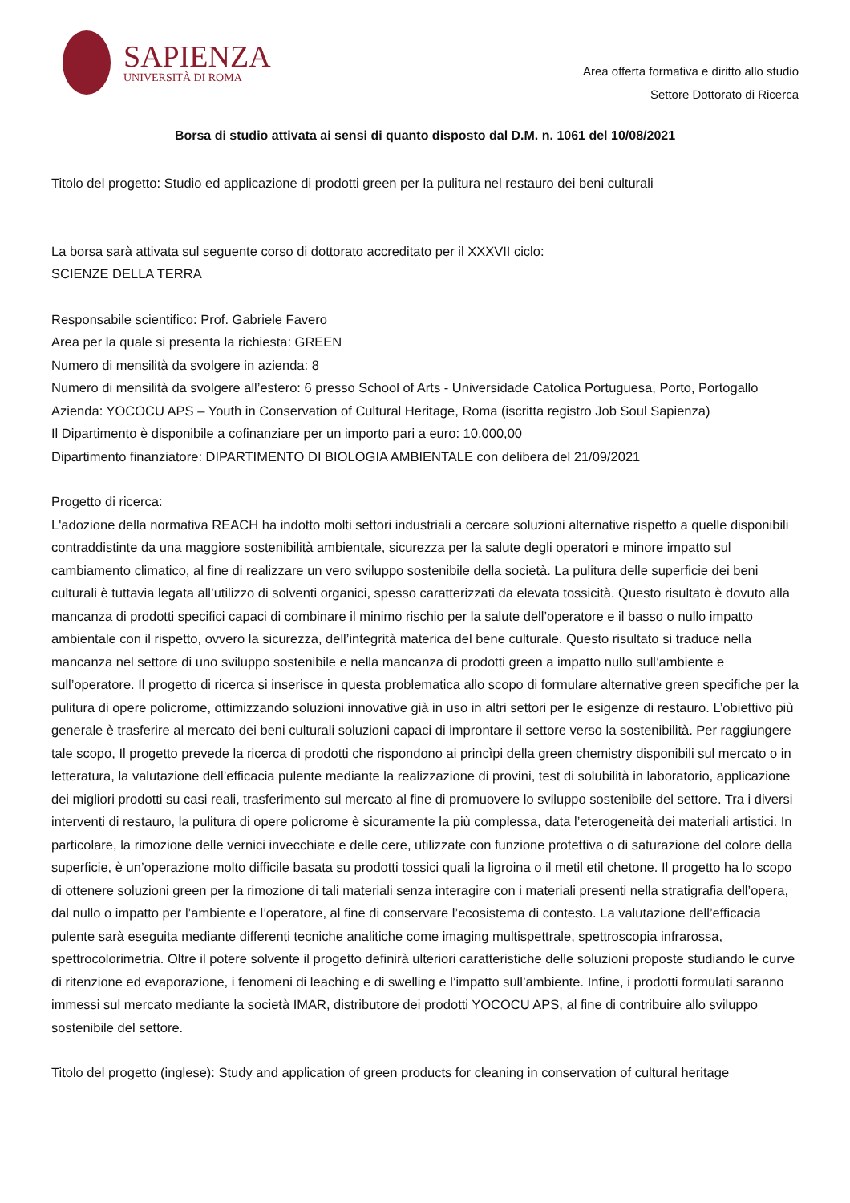SAPIENZA
UNIVERSITÀ DI ROMA
Area offerta formativa e diritto allo studio
Settore Dottorato di Ricerca
Borsa di studio attivata ai sensi di quanto disposto dal D.M. n. 1061 del 10/08/2021
Titolo del progetto: Studio ed applicazione di prodotti green per la pulitura nel restauro dei beni culturali
La borsa sarà attivata sul seguente corso di dottorato accreditato per il XXXVII ciclo:
SCIENZE DELLA TERRA
Responsabile scientifico: Prof. Gabriele Favero
Area per la quale si presenta la richiesta: GREEN
Numero di mensilità da svolgere in azienda: 8
Numero di mensilità da svolgere all’estero: 6 presso School of Arts - Universidade Catolica Portuguesa, Porto, Portogallo
Azienda: YOCOCU APS – Youth in Conservation of Cultural Heritage, Roma (iscritta registro Job Soul Sapienza)
Il Dipartimento è disponibile a cofinanziare per un importo pari a euro: 10.000,00
Dipartimento finanziatore: DIPARTIMENTO DI BIOLOGIA AMBIENTALE con delibera del 21/09/2021
Progetto di ricerca:
L'adozione della normativa REACH ha indotto molti settori industriali a cercare soluzioni alternative rispetto a quelle disponibili contraddistinte da una maggiore sostenibilità ambientale, sicurezza per la salute degli operatori e minore impatto sul cambiamento climatico, al fine di realizzare un vero sviluppo sostenibile della società. La pulitura delle superficie dei beni culturali è tuttavia legata all’utilizzo di solventi organici, spesso caratterizzati da elevata tossicità. Questo risultato è dovuto alla mancanza di prodotti specifici capaci di combinare il minimo rischio per la salute dell’operatore e il basso o nullo impatto ambientale con il rispetto, ovvero la sicurezza, dell’integrità materica del bene culturale. Questo risultato si traduce nella mancanza nel settore di uno sviluppo sostenibile e nella mancanza di prodotti green a impatto nullo sull’ambiente e sull’operatore. Il progetto di ricerca si inserisce in questa problematica allo scopo di formulare alternative green specifiche per la pulitura di opere policrome, ottimizzando soluzioni innovative già in uso in altri settori per le esigenze di restauro. L’obiettivo più generale è trasferire al mercato dei beni culturali soluzioni capaci di improntare il settore verso la sostenibilità. Per raggiungere tale scopo, Il progetto prevede la ricerca di prodotti che rispondono ai princìpi della green chemistry disponibili sul mercato o in letteratura, la valutazione dell’efficacia pulente mediante la realizzazione di provini, test di solubilità in laboratorio, applicazione dei migliori prodotti su casi reali, trasferimento sul mercato al fine di promuovere lo sviluppo sostenibile del settore. Tra i diversi interventi di restauro, la pulitura di opere policrome è sicuramente la più complessa, data l’eterogeneità dei materiali artistici. In particolare, la rimozione delle vernici invecchiate e delle cere, utilizzate con funzione protettiva o di saturazione del colore della superficie, è un’operazione molto difficile basata su prodotti tossici quali la ligroina o il metil etil chetone. Il progetto ha lo scopo di ottenere soluzioni green per la rimozione di tali materiali senza interagire con i materiali presenti nella stratigrafia dell’opera, dal nullo o impatto per l’ambiente e l’operatore, al fine di conservare l’ecosistema di contesto. La valutazione dell’efficacia pulente sarà eseguita mediante differenti tecniche analitiche come imaging multispettrale, spettroscopia infrarossa, spettrocolorimetria. Oltre il potere solvente il progetto definirà ulteriori caratteristiche delle soluzioni proposte studiando le curve di ritenzione ed evaporazione, i fenomeni di leaching e di swelling e l’impatto sull’ambiente. Infine, i prodotti formulati saranno immessi sul mercato mediante la società IMAR, distributore dei prodotti YOCOCU APS, al fine di contribuire allo sviluppo sostenibile del settore.
Titolo del progetto (inglese): Study and application of green products for cleaning in conservation of cultural heritage